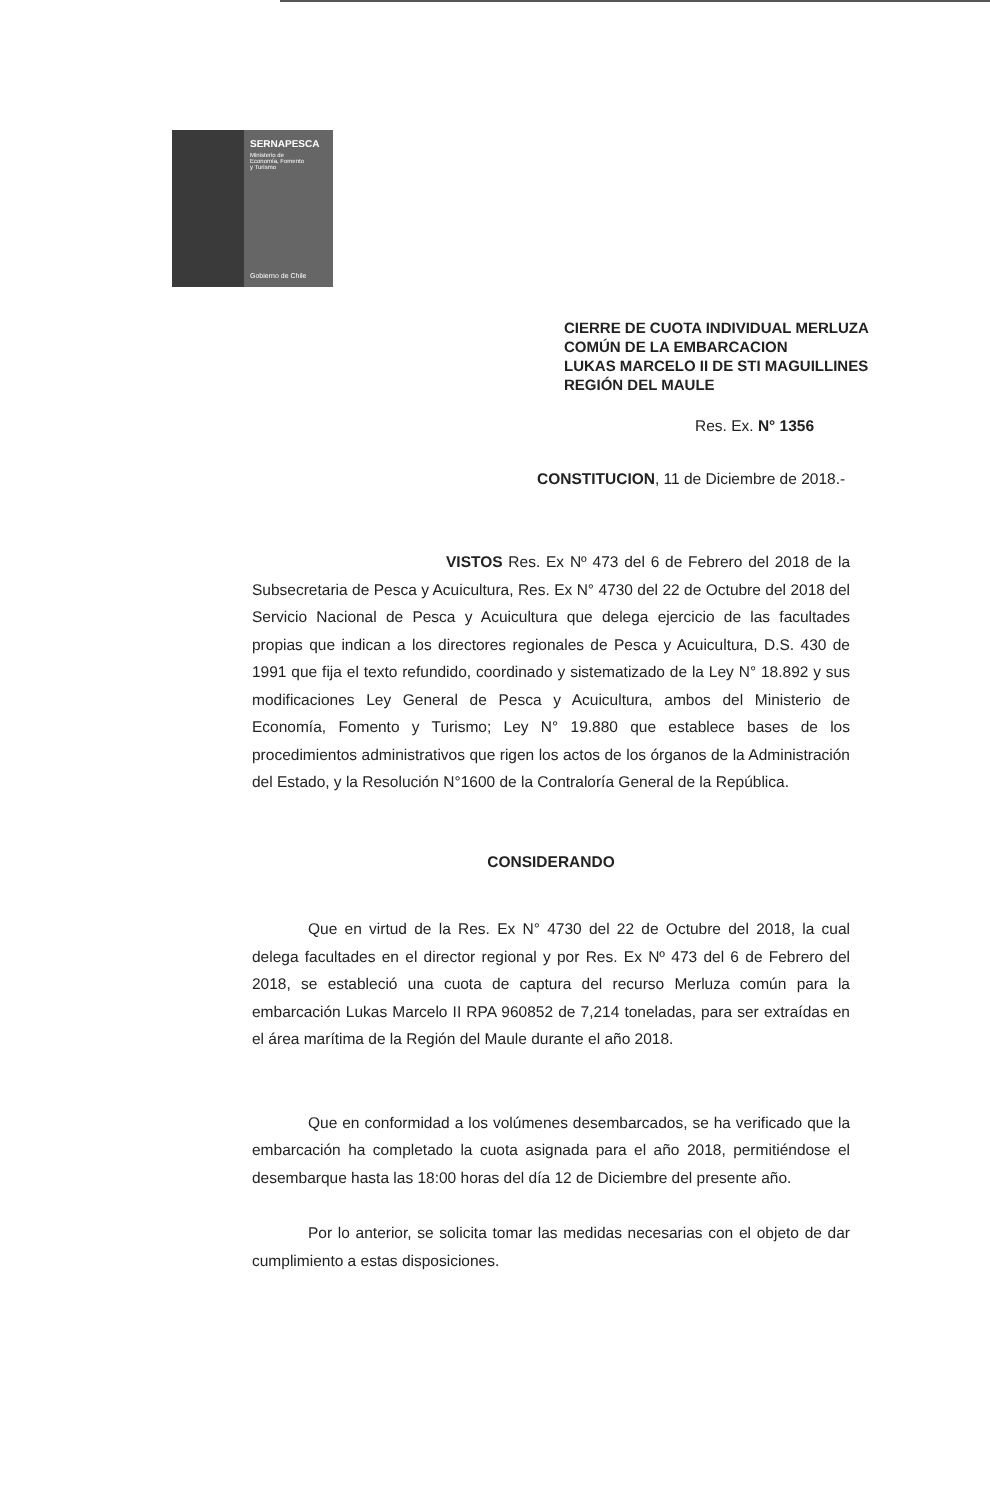SERNAPESCA
Ministerio de
Economía, Fomento
y Turismo
Gobierno de Chile
CIERRE DE CUOTA INDIVIDUAL MERLUZA
COMÚN DE LA EMBARCACION
LUKAS MARCELO II DE STI MAGUILLINES
REGIÓN DEL MAULE
Res. Ex. N° 1356
CONSTITUCION, 11 de Diciembre de 2018.-
VISTOS Res. Ex Nº 473 del 6 de Febrero del 2018 de la Subsecretaria de Pesca y Acuicultura, Res. Ex N° 4730 del 22 de Octubre del 2018 del Servicio Nacional de Pesca y Acuicultura que delega ejercicio de las facultades propias que indican a los directores regionales de Pesca y Acuicultura, D.S. 430 de 1991 que fija el texto refundido, coordinado y sistematizado de la Ley N° 18.892 y sus modificaciones Ley General de Pesca y Acuicultura, ambos del Ministerio de Economía, Fomento y Turismo; Ley N° 19.880 que establece bases de los procedimientos administrativos que rigen los actos de los órganos de la Administración del Estado, y la Resolución N°1600 de la Contraloría General de la República.
CONSIDERANDO
Que en virtud de la Res. Ex N° 4730 del 22 de Octubre del 2018, la cual delega facultades en el director regional y por Res. Ex Nº 473 del 6 de Febrero del 2018, se estableció una cuota de captura del recurso Merluza común para la embarcación Lukas Marcelo II RPA 960852 de 7,214 toneladas, para ser extraídas en el área marítima de la Región del Maule durante el año 2018.
Que en conformidad a los volúmenes desembarcados, se ha verificado que la embarcación ha completado la cuota asignada para el año 2018, permitiéndose el desembarque hasta las 18:00 horas del día 12 de Diciembre del presente año.
Por lo anterior, se solicita tomar las medidas necesarias con el objeto de dar cumplimiento a estas disposiciones.